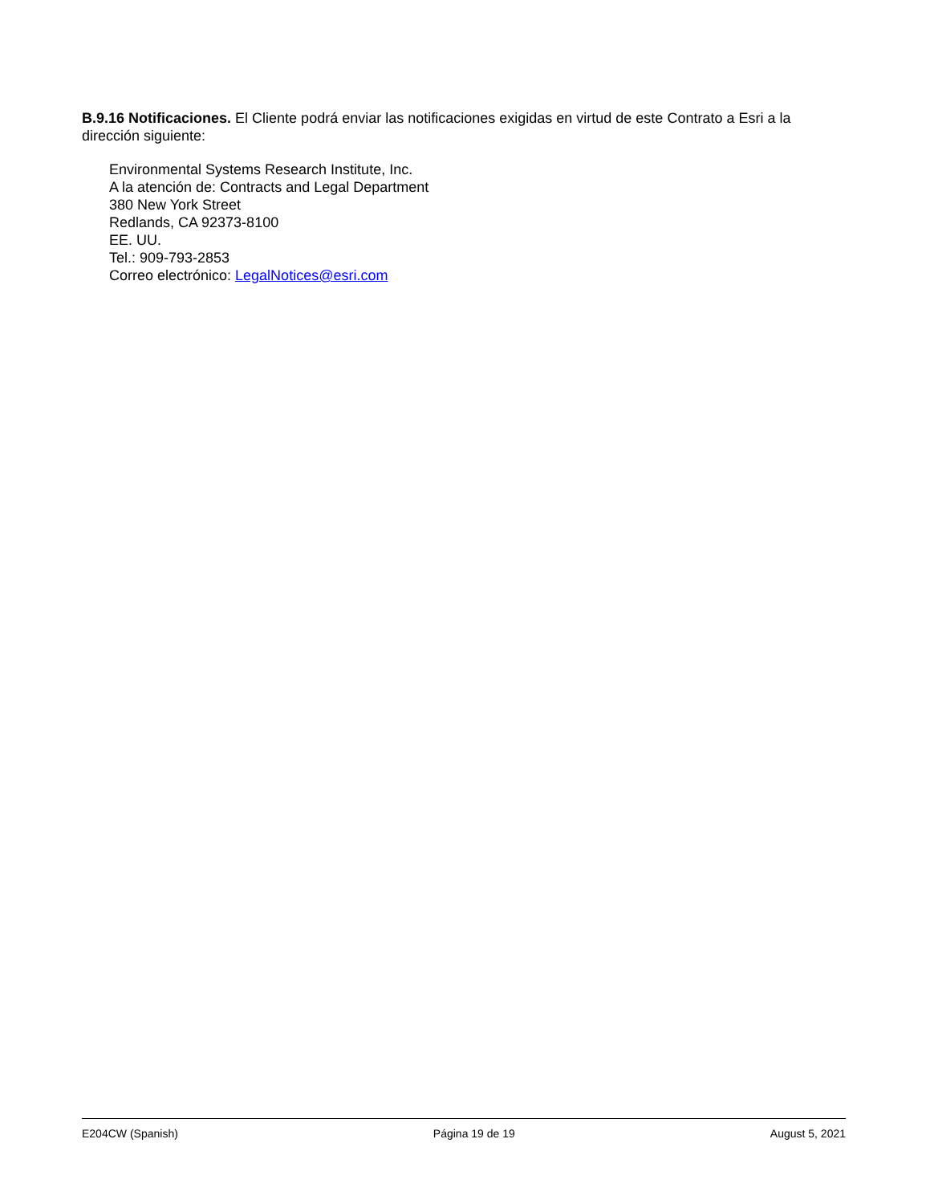B.9.16 Notificaciones. El Cliente podrá enviar las notificaciones exigidas en virtud de este Contrato a Esri a la dirección siguiente:
Environmental Systems Research Institute, Inc.
A la atención de: Contracts and Legal Department
380 New York Street
Redlands, CA 92373-8100
EE. UU.
Tel.: 909-793-2853
Correo electrónico: LegalNotices@esri.com
E204CW (Spanish) Página 19 de 19 August 5, 2021